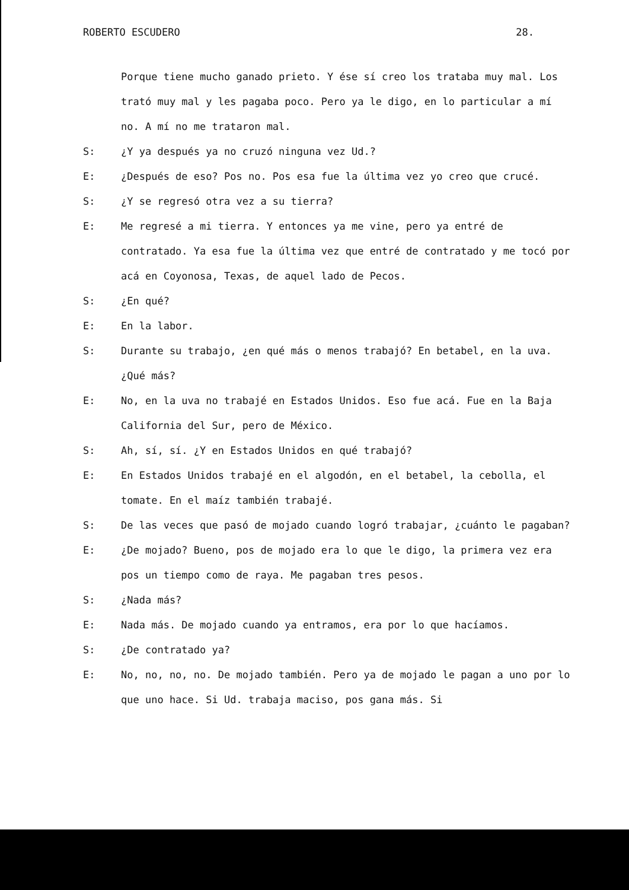ROBERTO ESCUDERO 28.
Porque tiene mucho ganado prieto. Y ése sí creo los trataba muy mal. Los trató muy mal y les pagaba poco. Pero ya le digo, en lo particular a mí no. A mí no me trataron mal.
S: ¿Y ya después ya no cruzó ninguna vez Ud.?
E: ¿Después de eso? Pos no. Pos esa fue la última vez yo creo que crucé.
S: ¿Y se regresó otra vez a su tierra?
E: Me regresé a mi tierra. Y entonces ya me vine, pero ya entré de contratado. Ya esa fue la última vez que entré de contratado y me tocó por acá en Coyonosa, Texas, de aquel lado de Pecos.
S: ¿En qué?
E: En la labor.
S: Durante su trabajo, ¿en qué más o menos trabajó? En betabel, en la uva. ¿Qué más?
E: No, en la uva no trabajé en Estados Unidos. Eso fue acá. Fue en la Baja California del Sur, pero de México.
S: Ah, sí, sí. ¿Y en Estados Unidos en qué trabajó?
E: En Estados Unidos trabajé en el algodón, en el betabel, la cebolla, el tomate. En el maíz también trabajé.
S: De las veces que pasó de mojado cuando logró trabajar, ¿cuánto le pagaban?
E: ¿De mojado? Bueno, pos de mojado era lo que le digo, la primera vez era pos un tiempo como de raya. Me pagaban tres pesos.
S: ¿Nada más?
E: Nada más. De mojado cuando ya entramos, era por lo que hacíamos.
S: ¿De contratado ya?
E: No, no, no, no. De mojado también. Pero ya de mojado le pagan a uno por lo que uno hace. Si Ud. trabaja maciso, pos gana más. Si